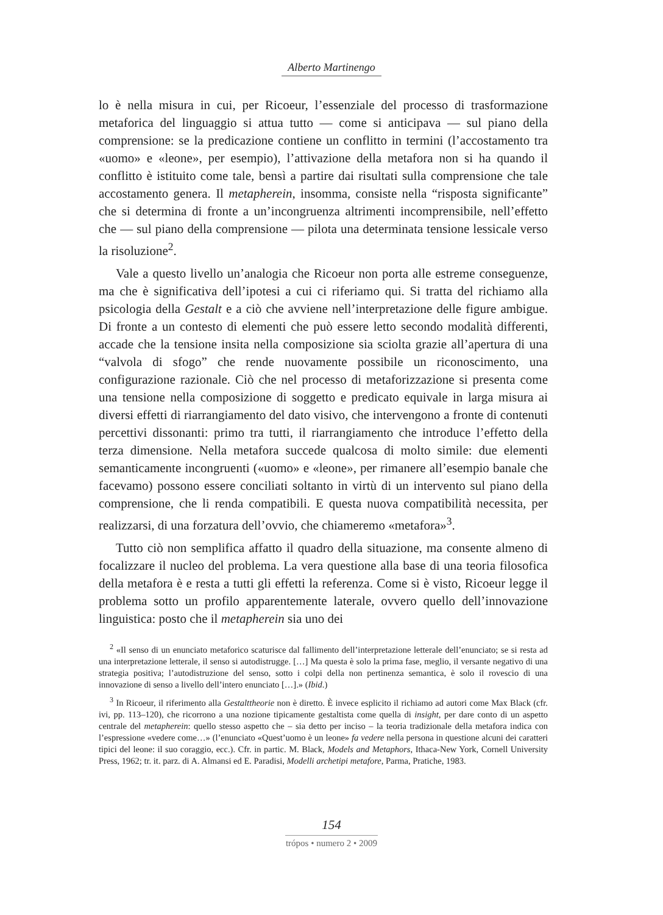Alberto Martinengo
lo è nella misura in cui, per Ricoeur, l’essenziale del processo di trasformazione metaforica del linguaggio si attua tutto — come si anticipava — sul piano della comprensione: se la predicazione contiene un conflitto in termini (l’accostamento tra «uomo» e «leone», per esempio), l’attivazione della metafora non si ha quando il conflitto è istituito come tale, bensì a partire dai risultati sulla comprensione che tale accostamento genera. Il metapherein, insomma, consiste nella “risposta significante” che si determina di fronte a un’incongruenza altrimenti incomprensibile, nell’effetto che — sul piano della comprensione — pilota una determinata tensione lessicale verso la risoluzione<sup>2</sup>.
Vale a questo livello un’analogia che Ricoeur non porta alle estreme conseguenze, ma che è significativa dell’ipotesi a cui ci riferiamo qui. Si tratta del richiamo alla psicologia della Gestalt e a ciò che avviene nell’interpretazione delle figure ambigue. Di fronte a un contesto di elementi che può essere letto secondo modalità differenti, accade che la tensione insita nella composizione sia sciolta grazie all’apertura di una “valvola di sfogo” che rende nuovamente possibile un riconoscimento, una configurazione razionale. Ciò che nel processo di metaforizzazione si presenta come una tensione nella composizione di soggetto e predicato equivale in larga misura ai diversi effetti di riarrangiamento del dato visivo, che intervengono a fronte di contenuti percettivi dissonanti: primo tra tutti, il riarrangiamento che introduce l’effetto della terza dimensione. Nella metafora succede qualcosa di molto simile: due elementi semanticamente incongruenti («uomo» e «leone», per rimanere all’esempio banale che facevamo) possono essere conciliati soltanto in virtù di un intervento sul piano della comprensione, che li renda compatibili. E questa nuova compatibilità necessita, per realizzarsi, di una forzatura dell’ovvio, che chiameremo «metafora»<sup>3</sup>.
Tutto ciò non semplifica affatto il quadro della situazione, ma consente almeno di focalizzare il nucleo del problema. La vera questione alla base di una teoria filosofica della metafora è e resta a tutti gli effetti la referenza. Come si è visto, Ricoeur legge il problema sotto un profilo apparentemente laterale, ovvero quello dell’innovazione linguistica: posto che il metapherein sia uno dei
<sup>2</sup> «Il senso di un enunciato metaforico scaturisce dal fallimento dell’interpretazione letterale dell’enunciato; se si resta ad una interpretazione letterale, il senso si autodistrugge. […] Ma questa è solo la prima fase, meglio, il versante negativo di una strategia positiva; l’autodistruzione del senso, sotto i colpi della non pertinenza semantica, è solo il rovescio di una innovazione di senso a livello dell’intero enunciato […].» (Ibid.)
<sup>3</sup> In Ricoeur, il riferimento alla Gestalttheorie non è diretto. È invece esplicito il richiamo ad autori come Max Black (cfr. ivi, pp. 113–120), che ricorrono a una nozione tipicamente gestaltista come quella di insight, per dare conto di un aspetto centrale del metapherein: quello stesso aspetto che – sia detto per inciso – la teoria tradizionale della metafora indica con l’espressione «vedere come…» (l’enunciato «Quest’uomo è un leone» fa vedere nella persona in questione alcuni dei caratteri tipici del leone: il suo coraggio, ecc.). Cfr. in partic. M. Black, Models and Metaphors, Ithaca-New York, Cornell University Press, 1962; tr. it. parz. di A. Almansi ed E. Paradisi, Modelli archetipi metafore, Parma, Pratiche, 1983.
154
trópos • numero 2 • 2009